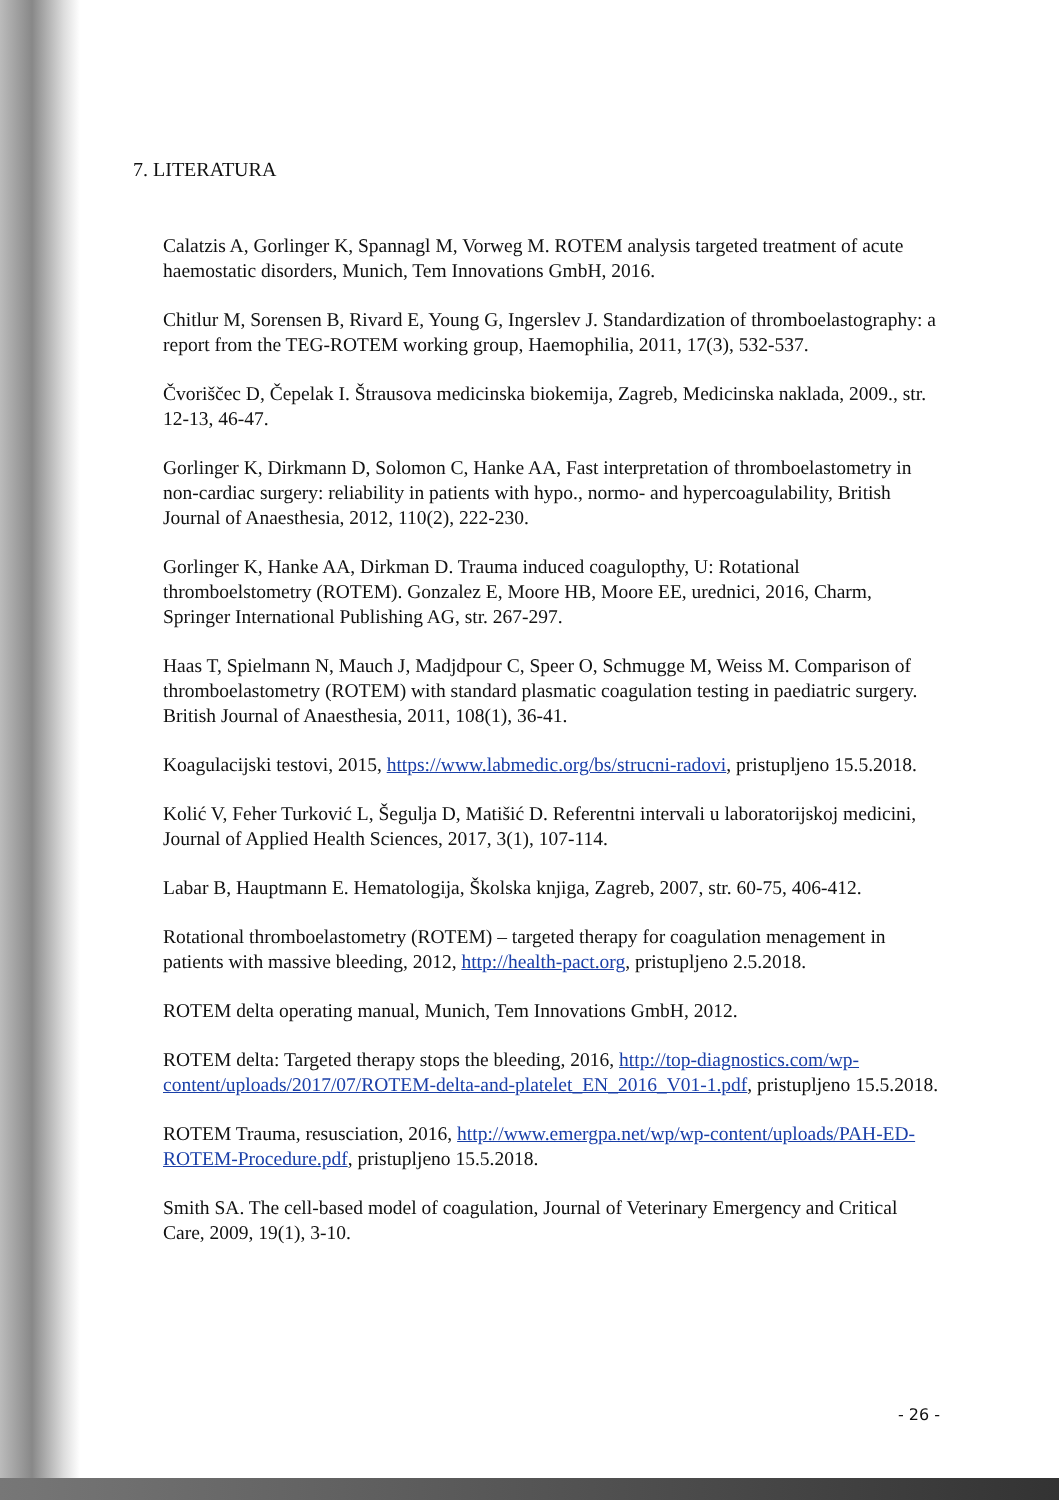7. LITERATURA
Calatzis A, Gorlinger K, Spannagl M, Vorweg M. ROTEM analysis targeted treatment of acute haemostatic disorders, Munich, Tem Innovations GmbH, 2016.
Chitlur M, Sorensen B, Rivard E, Young G, Ingerslev J. Standardization of thromboelastography: a report from the TEG-ROTEM working group, Haemophilia, 2011, 17(3), 532-537.
Čvoriščec D, Čepelak I. Štrausova medicinska biokemija, Zagreb, Medicinska naklada, 2009., str. 12-13, 46-47.
Gorlinger K, Dirkmann D, Solomon C, Hanke AA, Fast interpretation of thromboelastometry in non-cardiac surgery: reliability in patients with hypo., normo- and hypercoagulability, British Journal of Anaesthesia, 2012, 110(2), 222-230.
Gorlinger K, Hanke AA, Dirkman D. Trauma induced coagulopthy, U: Rotational thromboelstometry (ROTEM). Gonzalez E, Moore HB, Moore EE, urednici, 2016, Charm, Springer International Publishing AG, str. 267-297.
Haas T, Spielmann N, Mauch J, Madjdpour C, Speer O, Schmugge M, Weiss M. Comparison of thromboelastometry (ROTEM) with standard plasmatic coagulation testing in paediatric surgery. British Journal of Anaesthesia, 2011, 108(1), 36-41.
Koagulacijski testovi, 2015, https://www.labmedic.org/bs/strucni-radovi, pristupljeno 15.5.2018.
Kolić V, Feher Turković L, Šegulja D, Matišić D. Referentni intervali u laboratorijskoj medicini, Journal of Applied Health Sciences, 2017, 3(1), 107-114.
Labar B, Hauptmann E. Hematologija, Školska knjiga, Zagreb, 2007, str. 60-75, 406-412.
Rotational thromboelastometry (ROTEM) – targeted therapy for coagulation menagement in patients with massive bleeding, 2012, http://health-pact.org, pristupljeno 2.5.2018.
ROTEM delta operating manual, Munich, Tem Innovations GmbH, 2012.
ROTEM delta: Targeted therapy stops the bleeding, 2016, http://top-diagnostics.com/wp-content/uploads/2017/07/ROTEM-delta-and-platelet_EN_2016_V01-1.pdf, pristupljeno 15.5.2018.
ROTEM Trauma, resusciation, 2016, http://www.emergpa.net/wp/wp-content/uploads/PAH-ED-ROTEM-Procedure.pdf, pristupljeno 15.5.2018.
Smith SA. The cell-based model of coagulation, Journal of Veterinary Emergency and Critical Care, 2009, 19(1), 3-10.
- 26 -